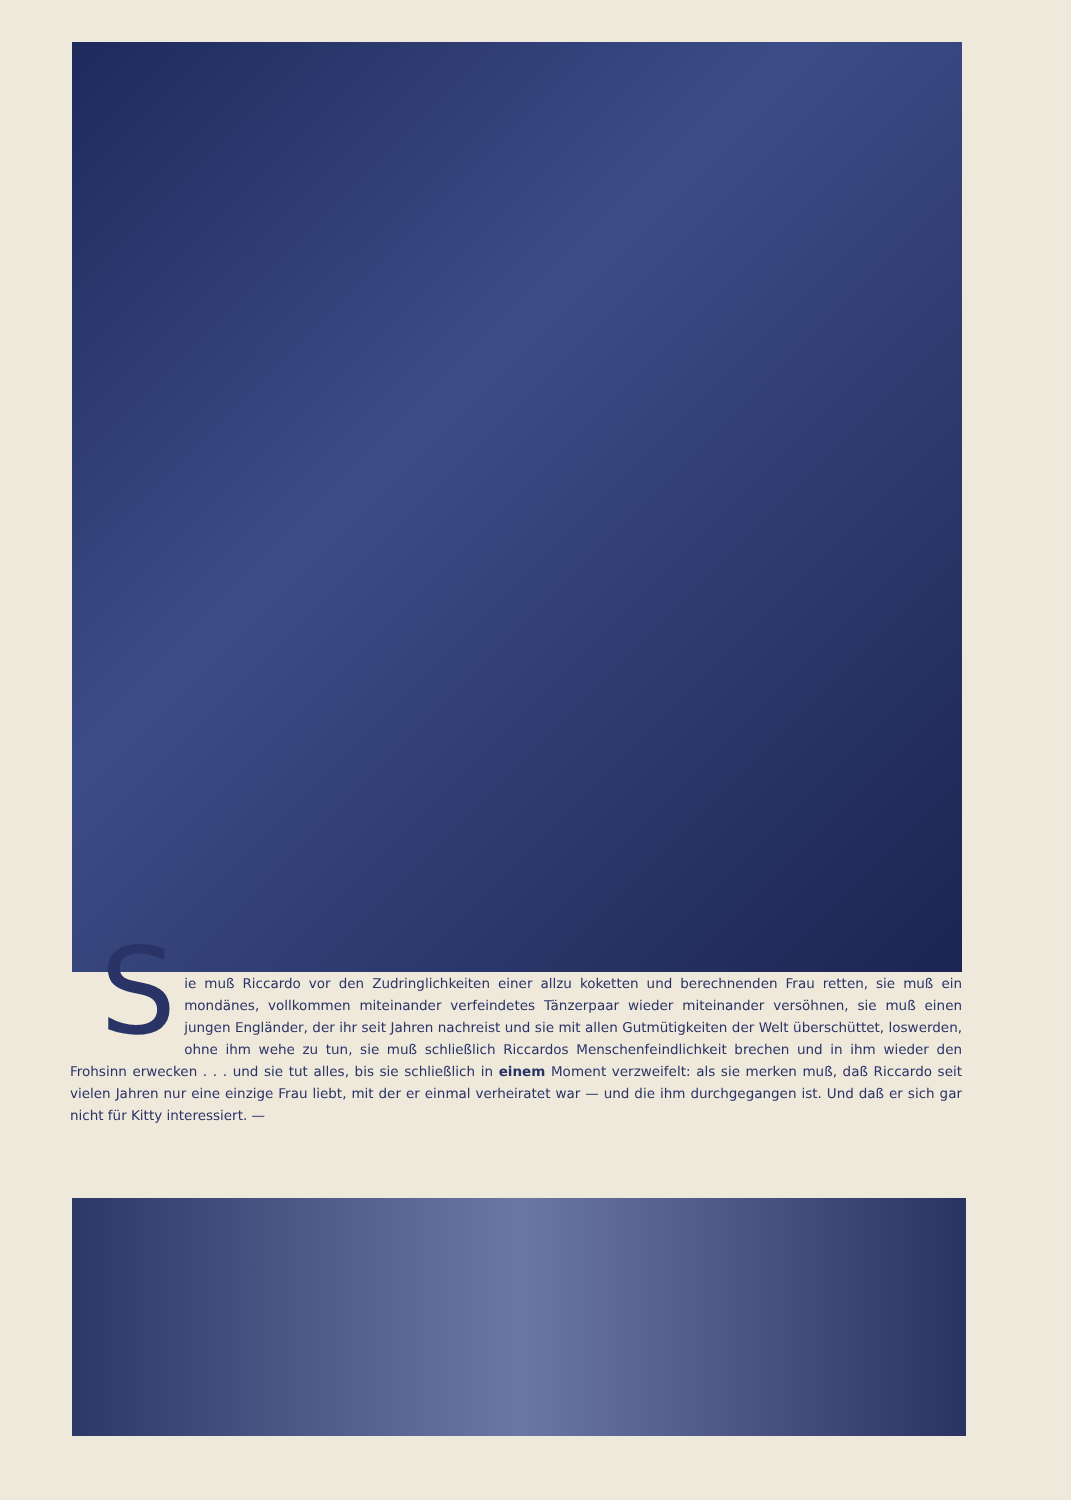Sie muß Riccardo vor den Zudringlichkeiten einer allzu koketten und berechnenden Frau retten, sie muß ein mondänes, vollkommen miteinander verfeindetes Tänzerpaar wieder miteinander versöhnen, sie muß einen jungen Engländer, der ihr seit Jahren nachreist und sie mit allen Gutmütigkeiten der Welt überschüttet, loswerden, ohne ihm wehe zu tun, sie muß schließlich Riccardos Menschenfeindlichkeit brechen und in ihm wieder den Frohsinn erwecken . . . und sie tut alles, bis sie schließlich in einem Moment verzweifelt: als sie merken muß, daß Riccardo seit vielen Jahren nur eine einzige Frau liebt, mit der er einmal verheiratet war — und die ihm durchgegangen ist. Und daß er sich gar nicht für Kitty interessiert. —